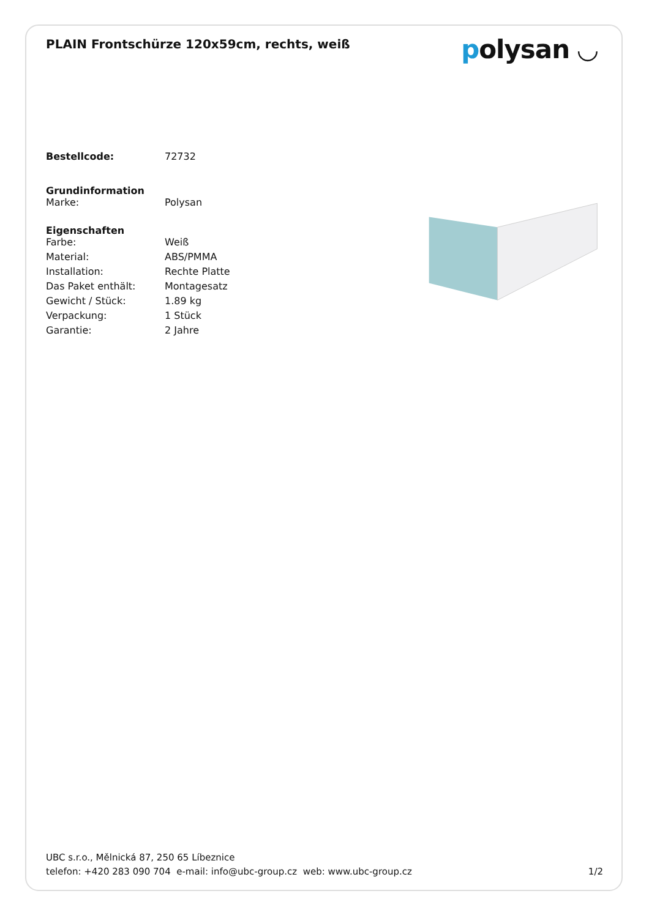PLAIN Frontschürze 120x59cm, rechts, weiß
polysan ◡
| Bestellcode: | 72732 |
Grundinformation
| Marke: | Polysan |
Eigenschaften
| Farbe: | Weiß |
| Material: | ABS/PMMA |
| Installation: | Rechte Platte |
| Das Paket enthält: | Montagesatz |
| Gewicht / Stück: | 1.89 kg |
| Verpackung: | 1 Stück |
| Garantie: | 2 Jahre |
UBC s.r.o., Mělnická 87, 250 65 Líbeznice
telefon: +420 283 090 704 e-mail: info@ubc-group.cz web: www.ubc-group.cz 1/2